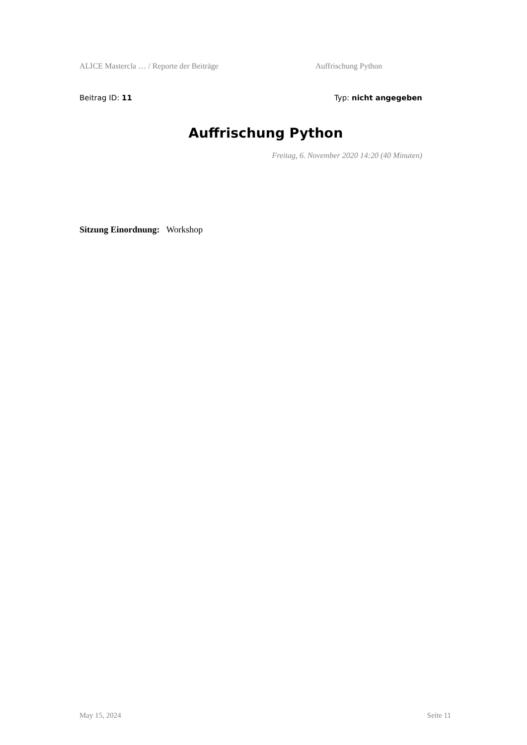ALICE Mastercla … / Reporte der Beiträge Auffrischung Python
Beitrag ID: 11 Typ: nicht angegeben
Auffrischung Python
Freitag, 6. November 2020 14:20 (40 Minuten)
Sitzung Einordnung: Workshop
May 15, 2024 Seite 11